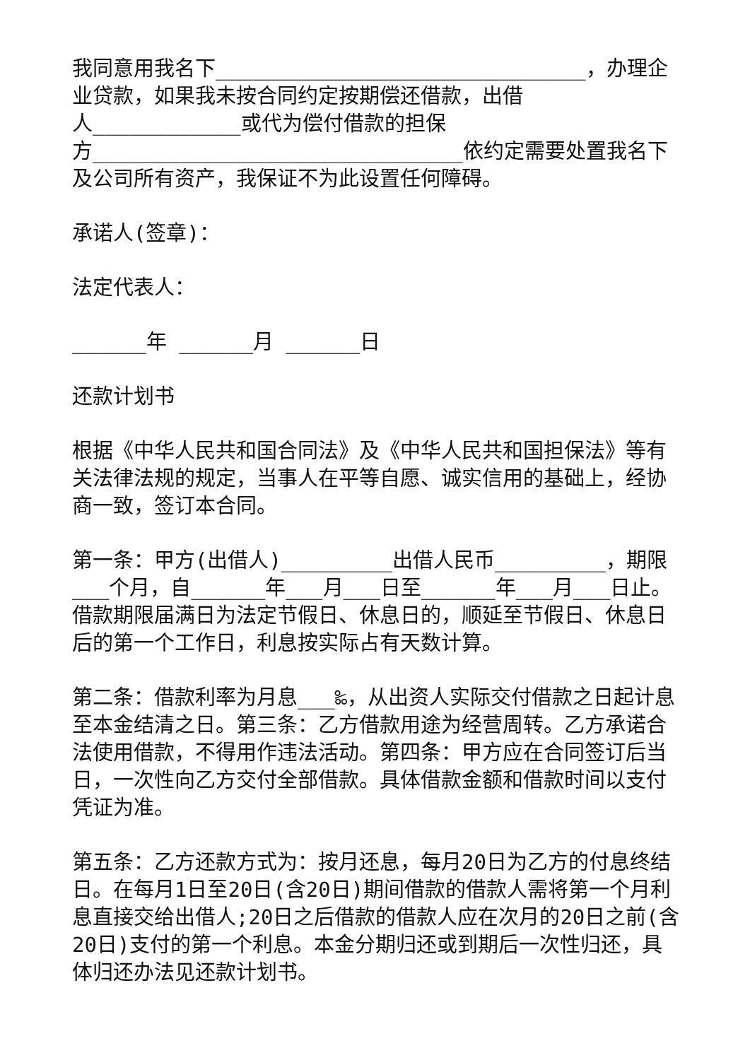我同意用我名下______________________________，办理企业贷款，如果我未按合同约定按期偿还借款，出借
人____________或代为偿付借款的担保
方______________________________依约定需要处置我名下及公司所有资产，我保证不为此设置任何障碍。
承诺人(签章)：
法定代表人：
______年 ______月 ______日
还款计划书
根据《中华人民共和国合同法》及《中华人民共和国担保法》等有关法律法规的规定，当事人在平等自愿、诚实信用的基础上，经协商一致，签订本合同。
第一条：甲方(出借人)_________出借人民币_________，期限___个月，自______年___月___日至______年___月___日止。借款期限届满日为法定节假日、休息日的，顺延至节假日、休息日后的第一个工作日，利息按实际占有天数计算。
第二条：借款利率为月息___‰，从出资人实际交付借款之日起计息至本金结清之日。第三条：乙方借款用途为经营周转。乙方承诺合法使用借款，不得用作违法活动。第四条：甲方应在合同签订后当日，一次性向乙方交付全部借款。具体借款金额和借款时间以支付凭证为准。
第五条：乙方还款方式为：按月还息，每月20日为乙方的付息终结日。在每月1日至20日(含20日)期间借款的借款人需将第一个月利息直接交给出借人;20日之后借款的借款人应在次月的20日之前(含20日)支付的第一个利息。本金分期归还或到期后一次性归还，具体归还办法见还款计划书。